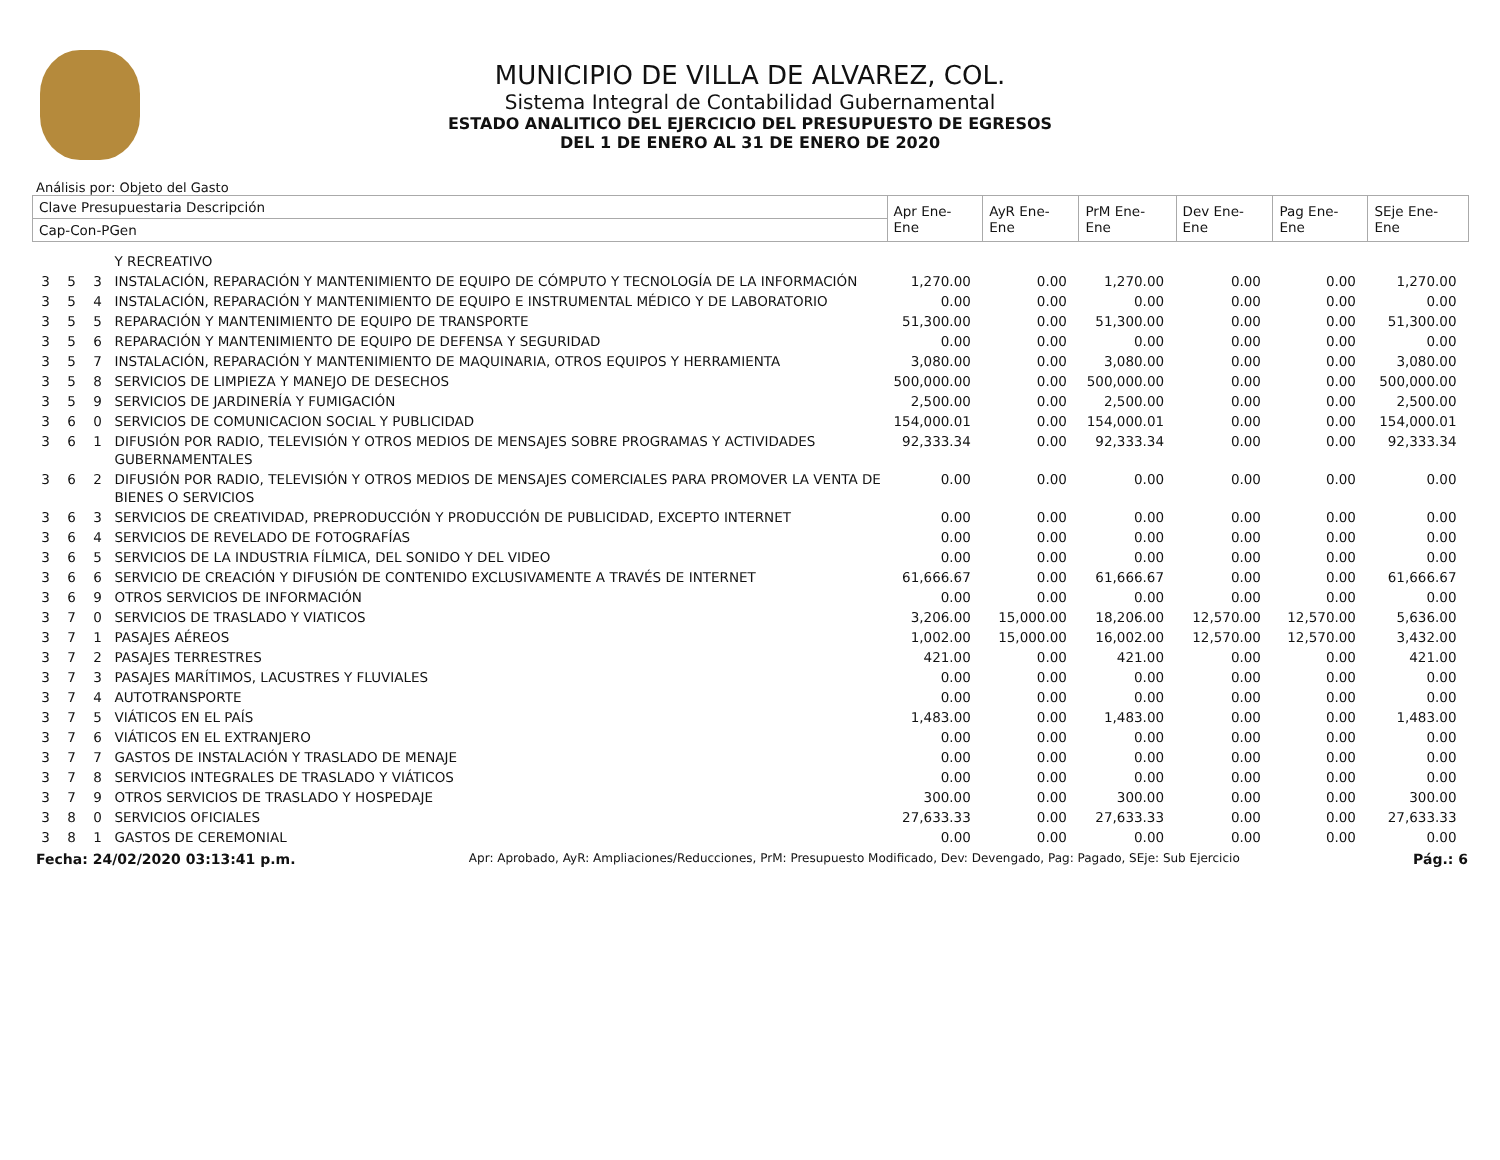MUNICIPIO DE VILLA DE ALVAREZ, COL.
Sistema Integral de Contabilidad Gubernamental
ESTADO ANALITICO DEL EJERCICIO DEL PRESUPUESTO DE EGRESOS
DEL 1 DE ENERO AL 31 DE ENERO DE 2020
Análisis por: Objeto del Gasto
| Clave Presupuestaria Descripción | | | | Apr Ene-Ene | AyR Ene-Ene | PrM Ene-Ene | Dev Ene-Ene | Pag Ene-Ene | SEje Ene-Ene |
| --- | --- | --- | --- | --- | --- | --- | --- | --- | --- |
| Cap-Con-PGen | | | | | | | | | |
| | | | Y RECREATIVO | | | | | | |
| 3 | 5 | 3 | INSTALACIÓN, REPARACIÓN Y MANTENIMIENTO DE EQUIPO DE CÓMPUTO Y TECNOLOGÍA DE LA INFORMACIÓN | 1,270.00 | 0.00 | 1,270.00 | 0.00 | 0.00 | 1,270.00 |
| 3 | 5 | 4 | INSTALACIÓN, REPARACIÓN Y MANTENIMIENTO DE EQUIPO E INSTRUMENTAL MÉDICO Y DE LABORATORIO | 0.00 | 0.00 | 0.00 | 0.00 | 0.00 | 0.00 |
| 3 | 5 | 5 | REPARACIÓN Y MANTENIMIENTO DE EQUIPO DE TRANSPORTE | 51,300.00 | 0.00 | 51,300.00 | 0.00 | 0.00 | 51,300.00 |
| 3 | 5 | 6 | REPARACIÓN Y MANTENIMIENTO DE EQUIPO DE DEFENSA Y SEGURIDAD | 0.00 | 0.00 | 0.00 | 0.00 | 0.00 | 0.00 |
| 3 | 5 | 7 | INSTALACIÓN, REPARACIÓN Y MANTENIMIENTO DE MAQUINARIA, OTROS EQUIPOS Y HERRAMIENTA | 3,080.00 | 0.00 | 3,080.00 | 0.00 | 0.00 | 3,080.00 |
| 3 | 5 | 8 | SERVICIOS DE LIMPIEZA Y MANEJO DE DESECHOS | 500,000.00 | 0.00 | 500,000.00 | 0.00 | 0.00 | 500,000.00 |
| 3 | 5 | 9 | SERVICIOS DE JARDINERÍA Y FUMIGACIÓN | 2,500.00 | 0.00 | 2,500.00 | 0.00 | 0.00 | 2,500.00 |
| 3 | 6 | 0 | SERVICIOS DE COMUNICACION SOCIAL Y PUBLICIDAD | 154,000.01 | 0.00 | 154,000.01 | 0.00 | 0.00 | 154,000.01 |
| 3 | 6 | 1 | DIFUSIÓN POR RADIO, TELEVISIÓN Y OTROS MEDIOS DE MENSAJES SOBRE PROGRAMAS Y ACTIVIDADES GUBERNAMENTALES | 92,333.34 | 0.00 | 92,333.34 | 0.00 | 0.00 | 92,333.34 |
| 3 | 6 | 2 | DIFUSIÓN POR RADIO, TELEVISIÓN Y OTROS MEDIOS DE MENSAJES COMERCIALES PARA PROMOVER LA VENTA DE BIENES O SERVICIOS | 0.00 | 0.00 | 0.00 | 0.00 | 0.00 | 0.00 |
| 3 | 6 | 3 | SERVICIOS DE CREATIVIDAD, PREPRODUCCIÓN Y PRODUCCIÓN DE PUBLICIDAD, EXCEPTO INTERNET | 0.00 | 0.00 | 0.00 | 0.00 | 0.00 | 0.00 |
| 3 | 6 | 4 | SERVICIOS DE REVELADO DE FOTOGRAFÍAS | 0.00 | 0.00 | 0.00 | 0.00 | 0.00 | 0.00 |
| 3 | 6 | 5 | SERVICIOS DE LA INDUSTRIA FÍLMICA, DEL SONIDO Y DEL VIDEO | 0.00 | 0.00 | 0.00 | 0.00 | 0.00 | 0.00 |
| 3 | 6 | 6 | SERVICIO DE CREACIÓN Y DIFUSIÓN DE CONTENIDO EXCLUSIVAMENTE A TRAVÉS DE INTERNET | 61,666.67 | 0.00 | 61,666.67 | 0.00 | 0.00 | 61,666.67 |
| 3 | 6 | 9 | OTROS SERVICIOS DE INFORMACIÓN | 0.00 | 0.00 | 0.00 | 0.00 | 0.00 | 0.00 |
| 3 | 7 | 0 | SERVICIOS DE TRASLADO Y VIATICOS | 3,206.00 | 15,000.00 | 18,206.00 | 12,570.00 | 12,570.00 | 5,636.00 |
| 3 | 7 | 1 | PASAJES AÉREOS | 1,002.00 | 15,000.00 | 16,002.00 | 12,570.00 | 12,570.00 | 3,432.00 |
| 3 | 7 | 2 | PASAJES TERRESTRES | 421.00 | 0.00 | 421.00 | 0.00 | 0.00 | 421.00 |
| 3 | 7 | 3 | PASAJES MARÍTIMOS, LACUSTRES Y FLUVIALES | 0.00 | 0.00 | 0.00 | 0.00 | 0.00 | 0.00 |
| 3 | 7 | 4 | AUTOTRANSPORTE | 0.00 | 0.00 | 0.00 | 0.00 | 0.00 | 0.00 |
| 3 | 7 | 5 | VIÁTICOS EN EL PAÍS | 1,483.00 | 0.00 | 1,483.00 | 0.00 | 0.00 | 1,483.00 |
| 3 | 7 | 6 | VIÁTICOS EN EL EXTRANJERO | 0.00 | 0.00 | 0.00 | 0.00 | 0.00 | 0.00 |
| 3 | 7 | 7 | GASTOS DE INSTALACIÓN Y TRASLADO DE MENAJE | 0.00 | 0.00 | 0.00 | 0.00 | 0.00 | 0.00 |
| 3 | 7 | 8 | SERVICIOS INTEGRALES DE TRASLADO Y VIÁTICOS | 0.00 | 0.00 | 0.00 | 0.00 | 0.00 | 0.00 |
| 3 | 7 | 9 | OTROS SERVICIOS DE TRASLADO Y HOSPEDAJE | 300.00 | 0.00 | 300.00 | 0.00 | 0.00 | 300.00 |
| 3 | 8 | 0 | SERVICIOS OFICIALES | 27,633.33 | 0.00 | 27,633.33 | 0.00 | 0.00 | 27,633.33 |
| 3 | 8 | 1 | GASTOS DE CEREMONIAL | 0.00 | 0.00 | 0.00 | 0.00 | 0.00 | 0.00 |
Fecha: 24/02/2020 03:13:41 p.m. Apr: Aprobado, AyR: Ampliaciones/Reducciones, PrM: Presupuesto Modificado, Dev: Devengado, Pag: Pagado, SEje: Sub Ejercicio Pág.: 6